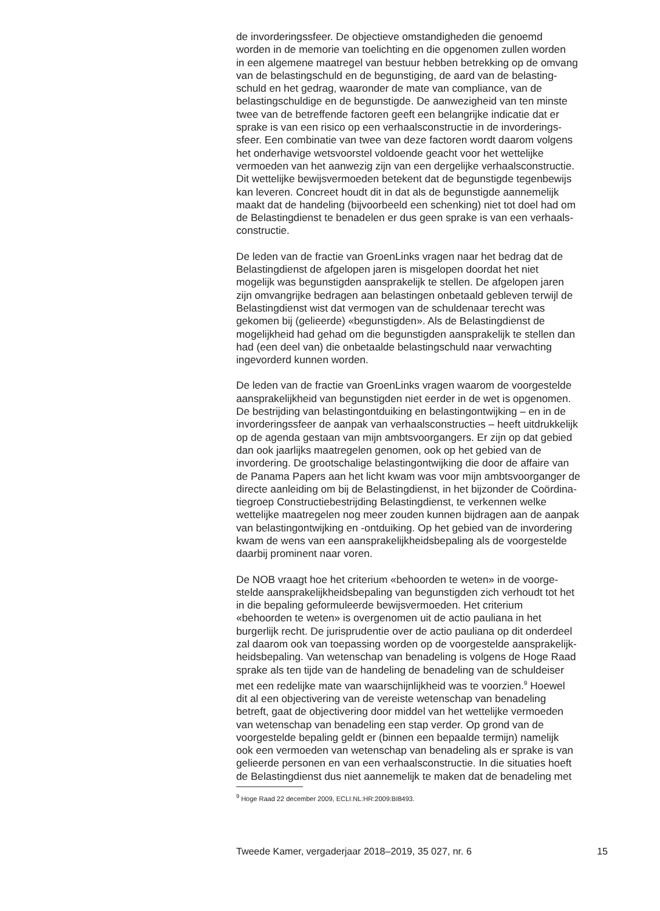de invorderingssfeer. De objectieve omstandigheden die genoemd worden in de memorie van toelichting en die opgenomen zullen worden in een algemene maatregel van bestuur hebben betrekking op de omvang van de belastingschuld en de begunstiging, de aard van de belasting- schuld en het gedrag, waaronder de mate van compliance, van de belastingschuldige en de begunstigde. De aanwezigheid van ten minste twee van de betreffende factoren geeft een belangrijke indicatie dat er sprake is van een risico op een verhaalsconstructie in de invorderings- sfeer. Een combinatie van twee van deze factoren wordt daarom volgens het onderhavige wetsvoorstel voldoende geacht voor het wettelijke vermoeden van het aanwezig zijn van een dergelijke verhaalsconstructie. Dit wettelijke bewijsvermoeden betekent dat de begunstigde tegenbewijs kan leveren. Concreet houdt dit in dat als de begunstigde aannemelijk maakt dat de handeling (bijvoorbeeld een schenking) niet tot doel had om de Belastingdienst te benadelen er dus geen sprake is van een verhaals- constructie.
De leden van de fractie van GroenLinks vragen naar het bedrag dat de Belastingdienst de afgelopen jaren is misgelopen doordat het niet mogelijk was begunstigden aansprakelijk te stellen. De afgelopen jaren zijn omvangrijke bedragen aan belastingen onbetaald gebleven terwijl de Belastingdienst wist dat vermogen van de schuldenaar terecht was gekomen bij (gelieerde) «begunstigden». Als de Belastingdienst de mogelijkheid had gehad om die begunstigden aansprakelijk te stellen dan had (een deel van) die onbetaalde belastingschuld naar verwachting ingevorderd kunnen worden.
De leden van de fractie van GroenLinks vragen waarom de voorgestelde aansprakelijkheid van begunstigden niet eerder in de wet is opgenomen. De bestrijding van belastingontduiking en belastingontwijking – en in de invorderingssfeer de aanpak van verhaalsconstructies – heeft uitdrukkelijk op de agenda gestaan van mijn ambtsvoorgangers. Er zijn op dat gebied dan ook jaarlijks maatregelen genomen, ook op het gebied van de invordering. De grootschalige belastingontwijking die door de affaire van de Panama Papers aan het licht kwam was voor mijn ambtsvoorganger de directe aanleiding om bij de Belastingdienst, in het bijzonder de Coördina- tiegroep Constructiebestrijding Belastingdienst, te verkennen welke wettelijke maatregelen nog meer zouden kunnen bijdragen aan de aanpak van belastingontwijking en -ontduiking. Op het gebied van de invordering kwam de wens van een aansprakelijkheidsbepaling als de voorgestelde daarbij prominent naar voren.
De NOB vraagt hoe het criterium «behoorden te weten» in de voorge- stelde aansprakelijkheidsbepaling van begunstigden zich verhoudt tot het in die bepaling geformuleerde bewijsvermoeden. Het criterium «behoorden te weten» is overgenomen uit de actio pauliana in het burgerlijk recht. De jurisprudentie over de actio pauliana op dit onderdeel zal daarom ook van toepassing worden op de voorgestelde aansprakelijk- heidsbepaling. Van wetenschap van benadeling is volgens de Hoge Raad sprake als ten tijde van de handeling de benadeling van de schuldeiser met een redelijke mate van waarschijnlijkheid was te voorzien.<sup>9</sup> Hoewel dit al een objectivering van de vereiste wetenschap van benadeling betreft, gaat de objectivering door middel van het wettelijke vermoeden van wetenschap van benadeling een stap verder. Op grond van de voorgestelde bepaling geldt er (binnen een bepaalde termijn) namelijk ook een vermoeden van wetenschap van benadeling als er sprake is van gelieerde personen en van een verhaalsconstructie. In die situaties hoeft de Belastingdienst dus niet aannemelijk te maken dat de benadeling met
<sup>9</sup> Hoge Raad 22 december 2009, ECLI:NL:HR:2009:BI8493.
Tweede Kamer, vergaderjaar 2018–2019, 35 027, nr. 6 15